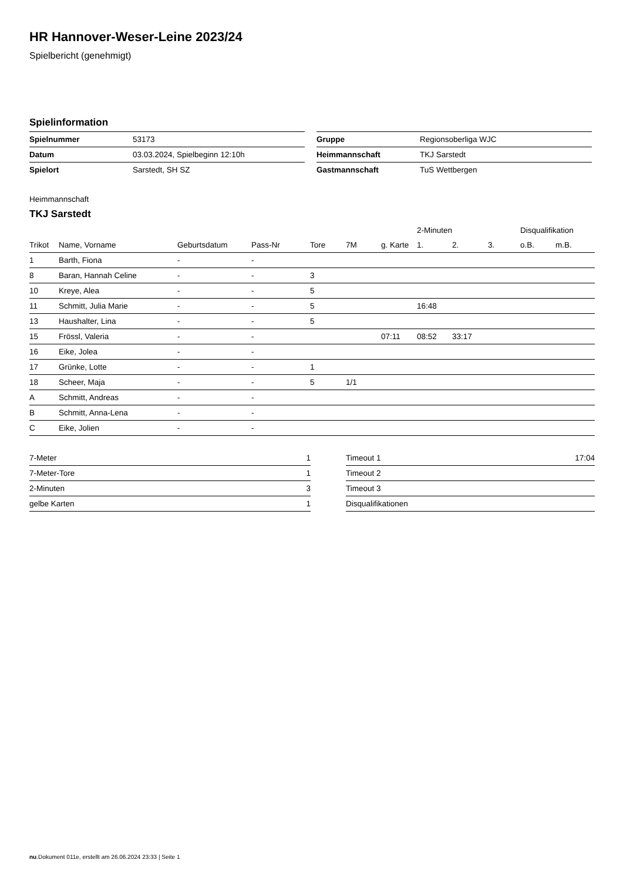HR Hannover-Weser-Leine 2023/24
Spielbericht (genehmigt)
Spielinformation
| Spielnummer | 53173 |
| Datum | 03.03.2024, Spielbeginn 12:10h |
| Spielort | Sarstedt, SH SZ |
| Gruppe | Regionsoberliga WJC |
| Heimmannschaft | TKJ Sarstedt |
| Gastmannschaft | TuS Wettbergen |
Heimmannschaft
TKJ Sarstedt
| | | | | | | | 2-Minuten | | | Disqualifikation | |
| --- | --- | --- | --- | --- | --- | --- | --- | --- | --- | --- | --- |
| Trikot | Name, Vorname | Geburtsdatum | Pass-Nr | Tore | 7M | g. Karte | 1. | 2. | 3. | o.B. | m.B. |
| 1 | Barth, Fiona | - | - | | | | | | | | |
| 8 | Baran, Hannah Celine | - | - | 3 | | | | | | | |
| 10 | Kreye, Alea | - | - | 5 | | | | | | | |
| 11 | Schmitt, Julia Marie | - | - | 5 | | | 16:48 | | | | |
| 13 | Haushalter, Lina | - | - | 5 | | | | | | | |
| 15 | Frössl, Valeria | - | - | | | 07:11 | 08:52 | 33:17 | | | |
| 16 | Eike, Jolea | - | - | | | | | | | | |
| 17 | Grünke, Lotte | - | - | 1 | | | | | | | |
| 18 | Scheer, Maja | - | - | 5 | 1/1 | | | | | | |
| A | Schmitt, Andreas | - | - | | | | | | | | |
| B | Schmitt, Anna-Lena | - | - | | | | | | | | |
| C | Eike, Jolien | - | - | | | | | | | | |
| 7-Meter | 1 |
| 7-Meter-Tore | 1 |
| 2-Minuten | 3 |
| gelbe Karten | 1 |
| Timeout 1 | 17:04 |
| Timeout 2 | |
| Timeout 3 | |
| Disqualifikationen | |
nu.Dokument 011e, erstellt am 26.06.2024 23:33 | Seite 1